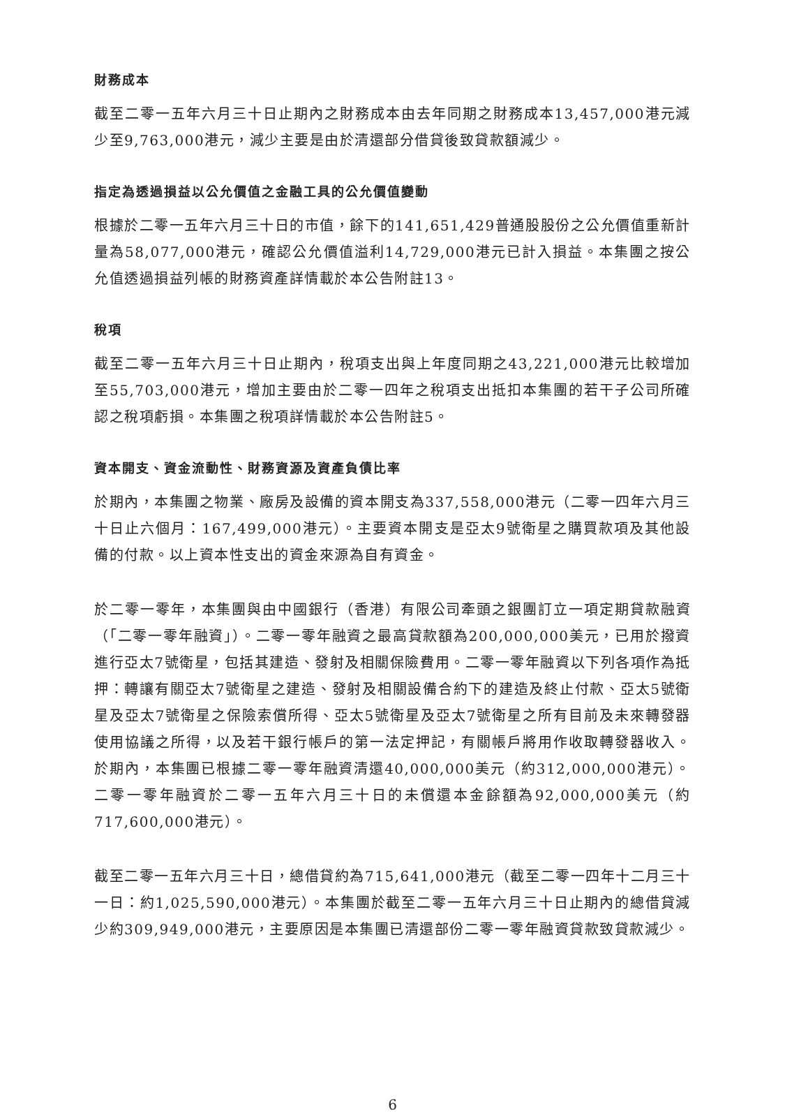財務成本
截至二零一五年六月三十日止期內之財務成本由去年同期之財務成本13,457,000港元減少至9,763,000港元，減少主要是由於清還部分借貸後致貸款額減少。
指定為透過損益以公允價值之金融工具的公允價值變動
根據於二零一五年六月三十日的市值，餘下的141,651,429普通股股份之公允價值重新計量為58,077,000港元，確認公允價值溢利14,729,000港元已計入損益。本集團之按公允值透過損益列帳的財務資產詳情載於本公告附註13。
稅項
截至二零一五年六月三十日止期內，稅項支出與上年度同期之43,221,000港元比較增加至55,703,000港元，增加主要由於二零一四年之稅項支出抵扣本集團的若干子公司所確認之稅項虧損。本集團之稅項詳情載於本公告附註5。
資本開支、資金流動性、財務資源及資產負債比率
於期內，本集團之物業、廠房及設備的資本開支為337,558,000港元（二零一四年六月三十日止六個月：167,499,000港元）。主要資本開支是亞太9號衛星之購買款項及其他設備的付款。以上資本性支出的資金來源為自有資金。
於二零一零年，本集團與由中國銀行（香港）有限公司牽頭之銀團訂立一項定期貸款融資（「二零一零年融資」）。二零一零年融資之最高貸款額為200,000,000美元，已用於撥資進行亞太7號衛星，包括其建造、發射及相關保險費用。二零一零年融資以下列各項作為抵押：轉讓有關亞太7號衛星之建造、發射及相關設備合約下的建造及終止付款、亞太5號衛星及亞太7號衛星之保險索償所得、亞太5號衛星及亞太7號衛星之所有目前及未來轉發器使用協議之所得，以及若干銀行帳戶的第一法定押記，有關帳戶將用作收取轉發器收入。於期內，本集團已根據二零一零年融資清還40,000,000美元（約312,000,000港元）。二零一零年融資於二零一五年六月三十日的未償還本金餘額為92,000,000美元（約717,600,000港元）。
截至二零一五年六月三十日，總借貸約為715,641,000港元（截至二零一四年十二月三十一日：約1,025,590,000港元）。本集團於截至二零一五年六月三十日止期內的總借貸減少約309,949,000港元，主要原因是本集團已清還部份二零一零年融資貸款致貸款減少。
6